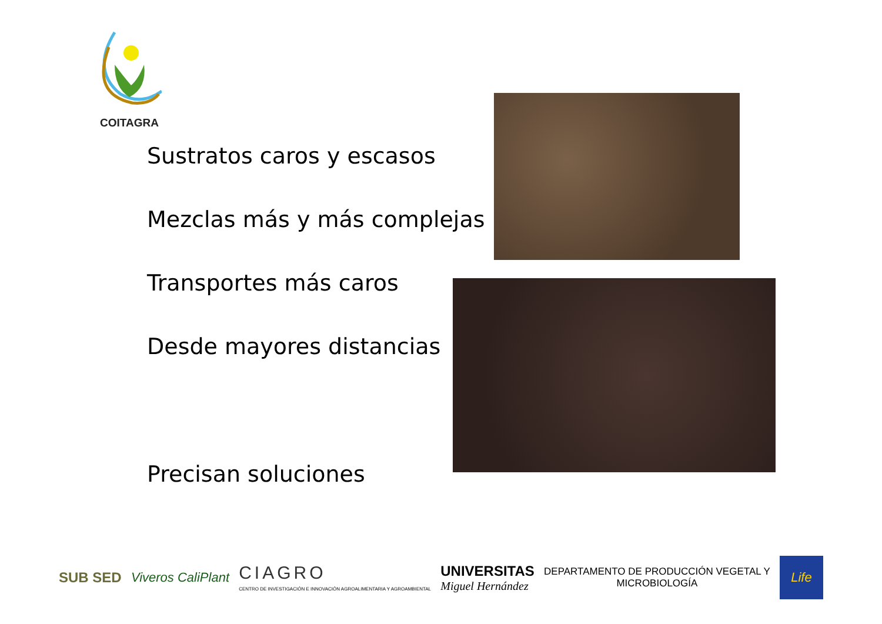COITAGRA
Sustratos caros y escasos
Mezclas más y más complejas
Transportes más caros
Desde mayores distancias
Precisan soluciones
SUB SED Viveros CaliPlant
CIAGRO
CENTRO DE INVESTIGACIÓN E INNOVACIÓN AGROALIMENTARIA Y AGROAMBIENTAL
UNIVERSITAS
Miguel Hernández
DEPARTAMENTO DE PRODUCCIÓN VEGETAL Y
MICROBIOLOGÍA
Life